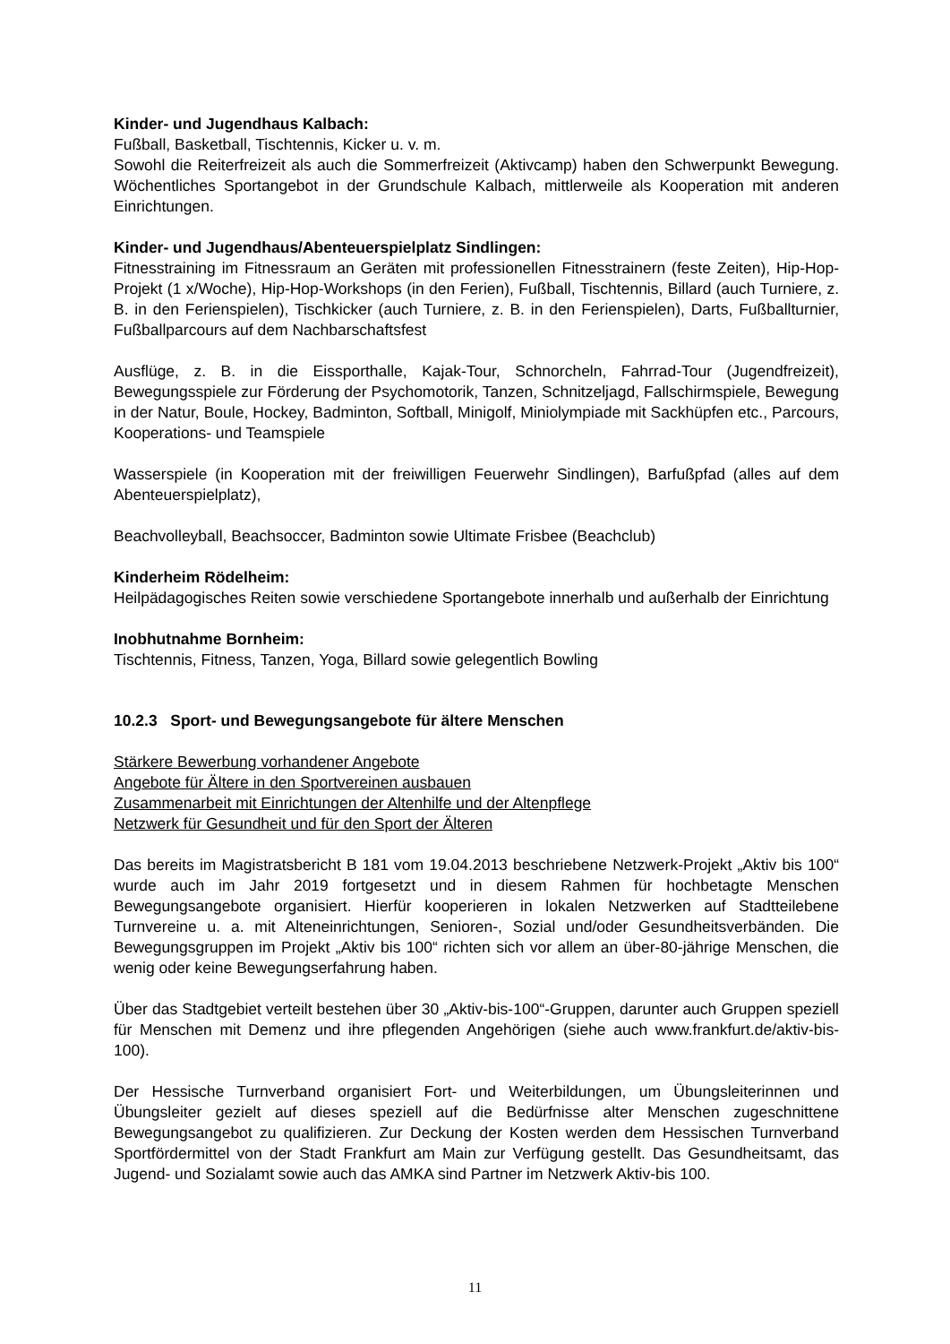Kinder- und Jugendhaus Kalbach:
Fußball, Basketball, Tischtennis, Kicker u. v. m.
Sowohl die Reiterfreizeit als auch die Sommerfreizeit (Aktivcamp) haben den Schwerpunkt Bewegung. Wöchentliches Sportangebot in der Grundschule Kalbach, mittlerweile als Kooperation mit anderen Einrichtungen.
Kinder- und Jugendhaus/Abenteuerspielplatz Sindlingen:
Fitnesstraining im Fitnessraum an Geräten mit professionellen Fitnesstrainern (feste Zeiten), Hip-Hop-Projekt (1 x/Woche), Hip-Hop-Workshops (in den Ferien), Fußball, Tischtennis, Billard (auch Turniere, z. B. in den Ferienspielen), Tischkicker (auch Turniere, z. B. in den Ferienspielen), Darts, Fußballturnier, Fußballparcours auf dem Nachbarschaftsfest
Ausflüge, z. B. in die Eissporthalle, Kajak-Tour, Schnorcheln, Fahrrad-Tour (Jugendfreizeit), Bewegungsspiele zur Förderung der Psychomotorik, Tanzen, Schnitzeljagd, Fallschirmspiele, Bewegung in der Natur, Boule, Hockey, Badminton, Softball, Minigolf, Miniolympiade mit Sackhüpfen etc., Parcours, Kooperations- und Teamspiele
Wasserspiele (in Kooperation mit der freiwilligen Feuerwehr Sindlingen), Barfußpfad (alles auf dem Abenteuerspielplatz),
Beachvolleyball, Beachsoccer, Badminton sowie Ultimate Frisbee (Beachclub)
Kinderheim Rödelheim:
Heilpädagogisches Reiten sowie verschiedene Sportangebote innerhalb und außerhalb der Einrichtung
Inobhutnahme Bornheim:
Tischtennis, Fitness, Tanzen, Yoga, Billard sowie gelegentlich Bowling
10.2.3 Sport- und Bewegungsangebote für ältere Menschen
Stärkere Bewerbung vorhandener Angebote
Angebote für Ältere in den Sportvereinen ausbauen
Zusammenarbeit mit Einrichtungen der Altenhilfe und der Altenpflege
Netzwerk für Gesundheit und für den Sport der Älteren
Das bereits im Magistratsbericht B 181 vom 19.04.2013 beschriebene Netzwerk-Projekt „Aktiv bis 100“ wurde auch im Jahr 2019 fortgesetzt und in diesem Rahmen für hochbetagte Menschen Bewegungsangebote organisiert. Hierfür kooperieren in lokalen Netzwerken auf Stadtteilebene Turnvereine u. a. mit Alteneinrichtungen, Senioren-, Sozial und/oder Gesundheitsverbänden. Die Bewegungsgruppen im Projekt „Aktiv bis 100“ richten sich vor allem an über-80-jährige Menschen, die wenig oder keine Bewegungserfahrung haben.
Über das Stadtgebiet verteilt bestehen über 30 „Aktiv-bis-100“-Gruppen, darunter auch Gruppen speziell für Menschen mit Demenz und ihre pflegenden Angehörigen (siehe auch www.frankfurt.de/aktiv-bis-100).
Der Hessische Turnverband organisiert Fort- und Weiterbildungen, um Übungsleiterinnen und Übungsleiter gezielt auf dieses speziell auf die Bedürfnisse alter Menschen zugeschnittene Bewegungsangebot zu qualifizieren. Zur Deckung der Kosten werden dem Hessischen Turnverband Sportfördermittel von der Stadt Frankfurt am Main zur Verfügung gestellt. Das Gesundheitsamt, das Jugend- und Sozialamt sowie auch das AMKA sind Partner im Netzwerk Aktiv-bis 100.
11